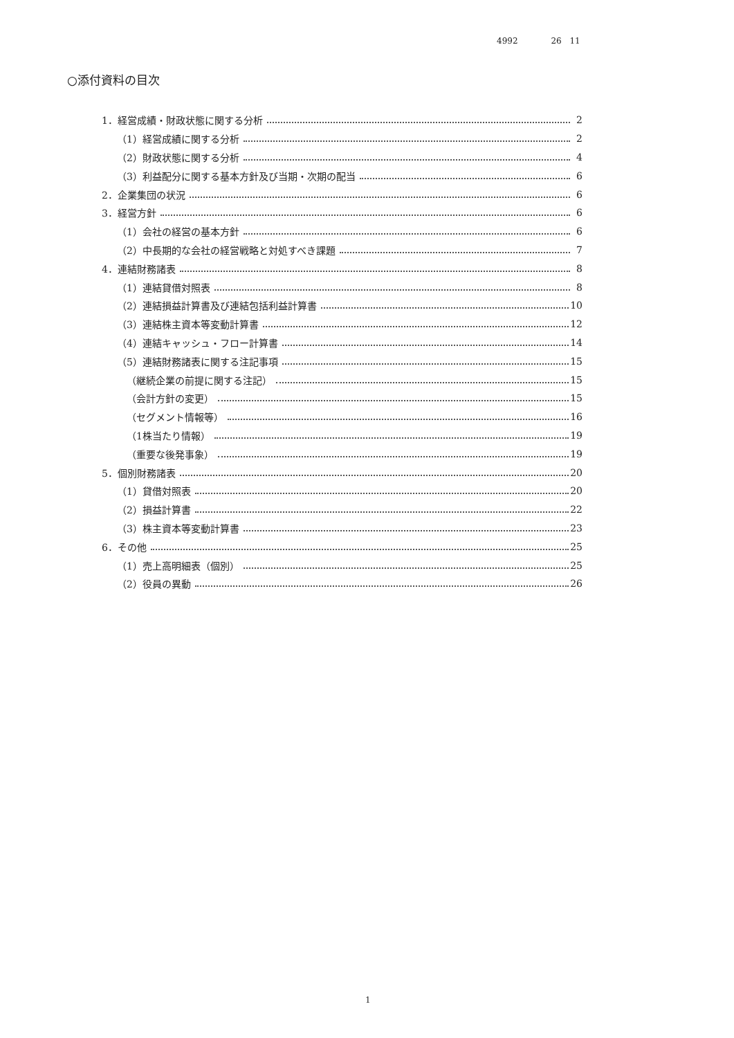4992 26 11
○添付資料の目次
1．経営成績・財政状態に関する分析 2
（1）経営成績に関する分析 2
（2）財政状態に関する分析 4
（3）利益配分に関する基本方針及び当期・次期の配当 6
2．企業集団の状況 6
3．経営方針 6
（1）会社の経営の基本方針 6
（2）中長期的な会社の経営戦略と対処すべき課題 7
4．連結財務諸表 8
（1）連結貸借対照表 8
（2）連結損益計算書及び連結包括利益計算書 10
（3）連結株主資本等変動計算書 12
（4）連結キャッシュ・フロー計算書 14
（5）連結財務諸表に関する注記事項 15
（継続企業の前提に関する注記） 15
（会計方針の変更） 15
（セグメント情報等） 16
（1株当たり情報） 19
（重要な後発事象） 19
5．個別財務諸表 20
（1）貸借対照表 20
（2）損益計算書 22
（3）株主資本等変動計算書 23
6．その他 25
（1）売上高明細表（個別） 25
（2）役員の異動 26
1